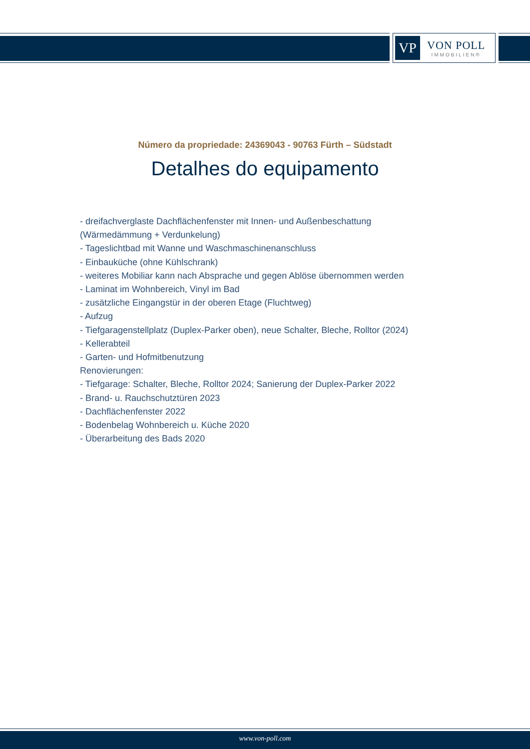VP
VON POLL
IMMOBILIEN®
Número da propriedade: 24369043 - 90763 Fürth – Südstadt
Detalhes do equipamento
- dreifachverglaste Dachflächenfenster mit Innen- und Außenbeschattung (Wärmedämmung + Verdunkelung)
- Tageslichtbad mit Wanne und Waschmaschinenanschluss
- Einbauküche (ohne Kühlschrank)
- weiteres Mobiliar kann nach Absprache und gegen Ablöse übernommen werden
- Laminat im Wohnbereich, Vinyl im Bad
- zusätzliche Eingangstür in der oberen Etage (Fluchtweg)
- Aufzug
- Tiefgaragenstellplatz (Duplex-Parker oben), neue Schalter, Bleche, Rolltor (2024)
- Kellerabteil
- Garten- und Hofmitbenutzung
Renovierungen:
- Tiefgarage: Schalter, Bleche, Rolltor 2024; Sanierung der Duplex-Parker 2022
- Brand- u. Rauchschutztüren 2023
- Dachflächenfenster 2022
- Bodenbelag Wohnbereich u. Küche 2020
- Überarbeitung des Bads 2020
www.von-poll.com